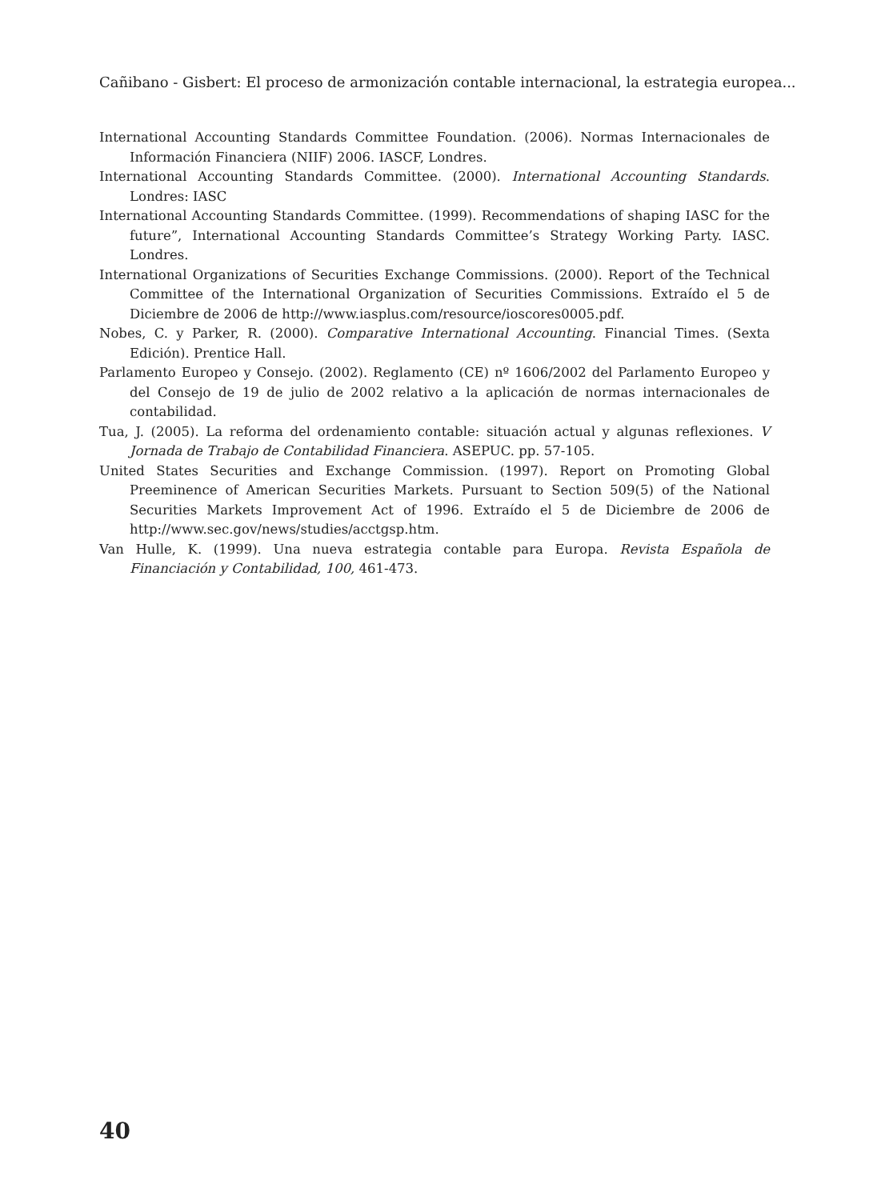Cañibano - Gisbert: El proceso de armonización contable internacional, la estrategia europea...
International Accounting Standards Committee Foundation. (2006). Normas Internacionales de Información Financiera (NIIF) 2006. IASCF, Londres.
International Accounting Standards Committee. (2000). International Accounting Standards. Londres: IASC
International Accounting Standards Committee. (1999). Recommendations of shaping IASC for the future”, International Accounting Standards Committee’s Strategy Working Party. IASC. Londres.
International Organizations of Securities Exchange Commissions. (2000). Report of the Technical Committee of the International Organization of Securities Commissions. Extraído el 5 de Diciembre de 2006 de http://www.iasplus.com/resource/ioscores0005.pdf.
Nobes, C. y Parker, R. (2000). Comparative International Accounting. Financial Times. (Sexta Edición). Prentice Hall.
Parlamento Europeo y Consejo. (2002). Reglamento (CE) nº 1606/2002 del Parlamento Europeo y del Consejo de 19 de julio de 2002 relativo a la aplicación de normas internacionales de contabilidad.
Tua, J. (2005). La reforma del ordenamiento contable: situación actual y algunas reflexiones. V Jornada de Trabajo de Contabilidad Financiera. ASEPUC. pp. 57-105.
United States Securities and Exchange Commission. (1997). Report on Promoting Global Preeminence of American Securities Markets. Pursuant to Section 509(5) of the National Securities Markets Improvement Act of 1996. Extraído el 5 de Diciembre de 2006 de http://www.sec.gov/news/studies/acctgsp.htm.
Van Hulle, K. (1999). Una nueva estrategia contable para Europa. Revista Española de Financiación y Contabilidad, 100, 461-473.
40